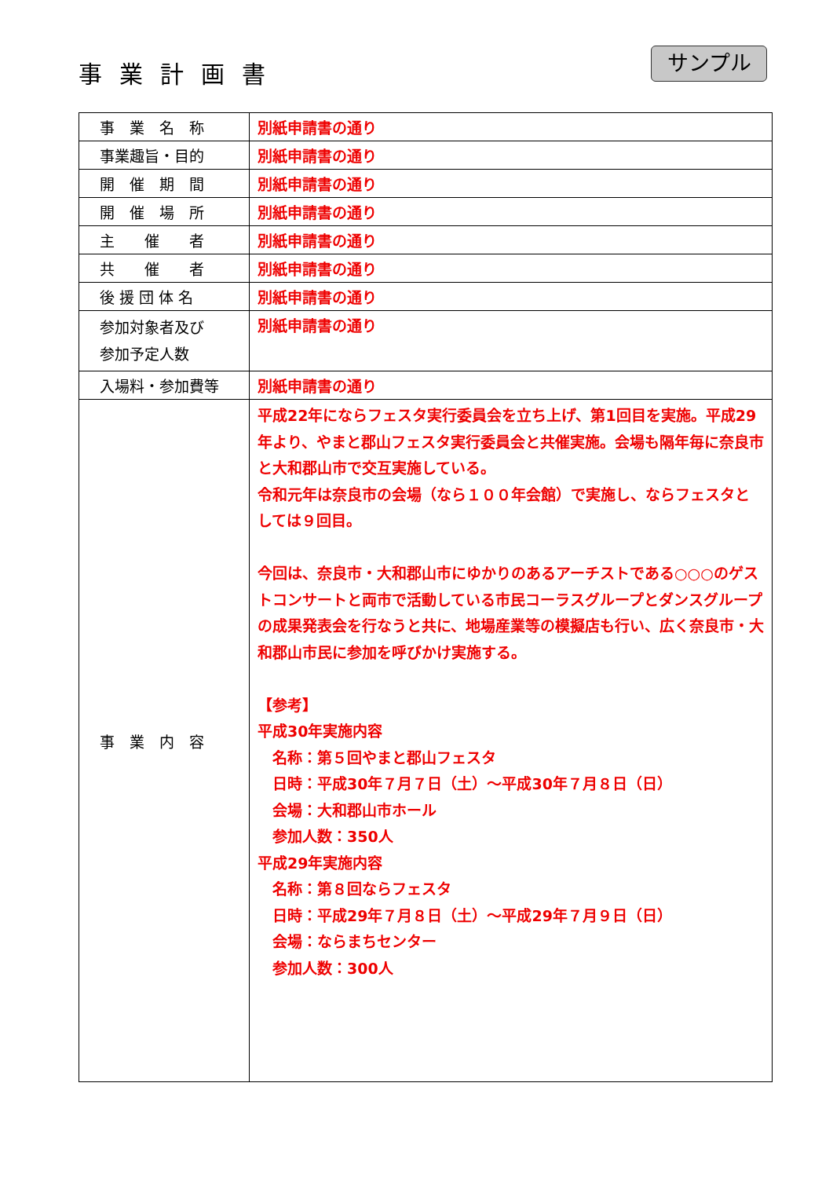事業計画書 サンプル
| 事 業 名 称 | 別紙申請書の通り |
| 事業趣旨・目的 | 別紙申請書の通り |
| 開 催 期 間 | 別紙申請書の通り |
| 開 催 場 所 | 別紙申請書の通り |
| 主 催 者 | 別紙申請書の通り |
| 共 催 者 | 別紙申請書の通り |
| 後 援 団 体 名 | 別紙申請書の通り |
| 参加対象者及び 参加予定人数 | 別紙申請書の通り |
| 入場料・参加費等 | 別紙申請書の通り |
| 事 業 内 容 | 平成22年にならフェスタ実行委員会を立ち上げ、第1回目を実施。平成29年より、やまと郡山フェスタ実行委員会と共催実施。会場も隔年毎に奈良市と大和郡山市で交互実施している。 令和元年は奈良市の会場（なら１００年会館）で実施し、ならフェスタとしては９回目。 今回は、奈良市・大和郡山市にゆかりのあるアーチストである○○○のゲストコンサートと両市で活動している市民コーラスグループとダンスグループの成果発表会を行なうと共に、地場産業等の模擬店も行い、広く奈良市・大和郡山市民に参加を呼びかけ実施する。 【参考】 平成30年実施内容 名称：第５回やまと郡山フェスタ 日時：平成30年７月７日（土）～平成30年７月８日（日） 会場：大和郡山市ホール 参加人数：350人 平成29年実施内容 名称：第８回ならフェスタ 日時：平成29年７月８日（土）～平成29年７月９日（日） 会場：ならまちセンター 参加人数：300人 |